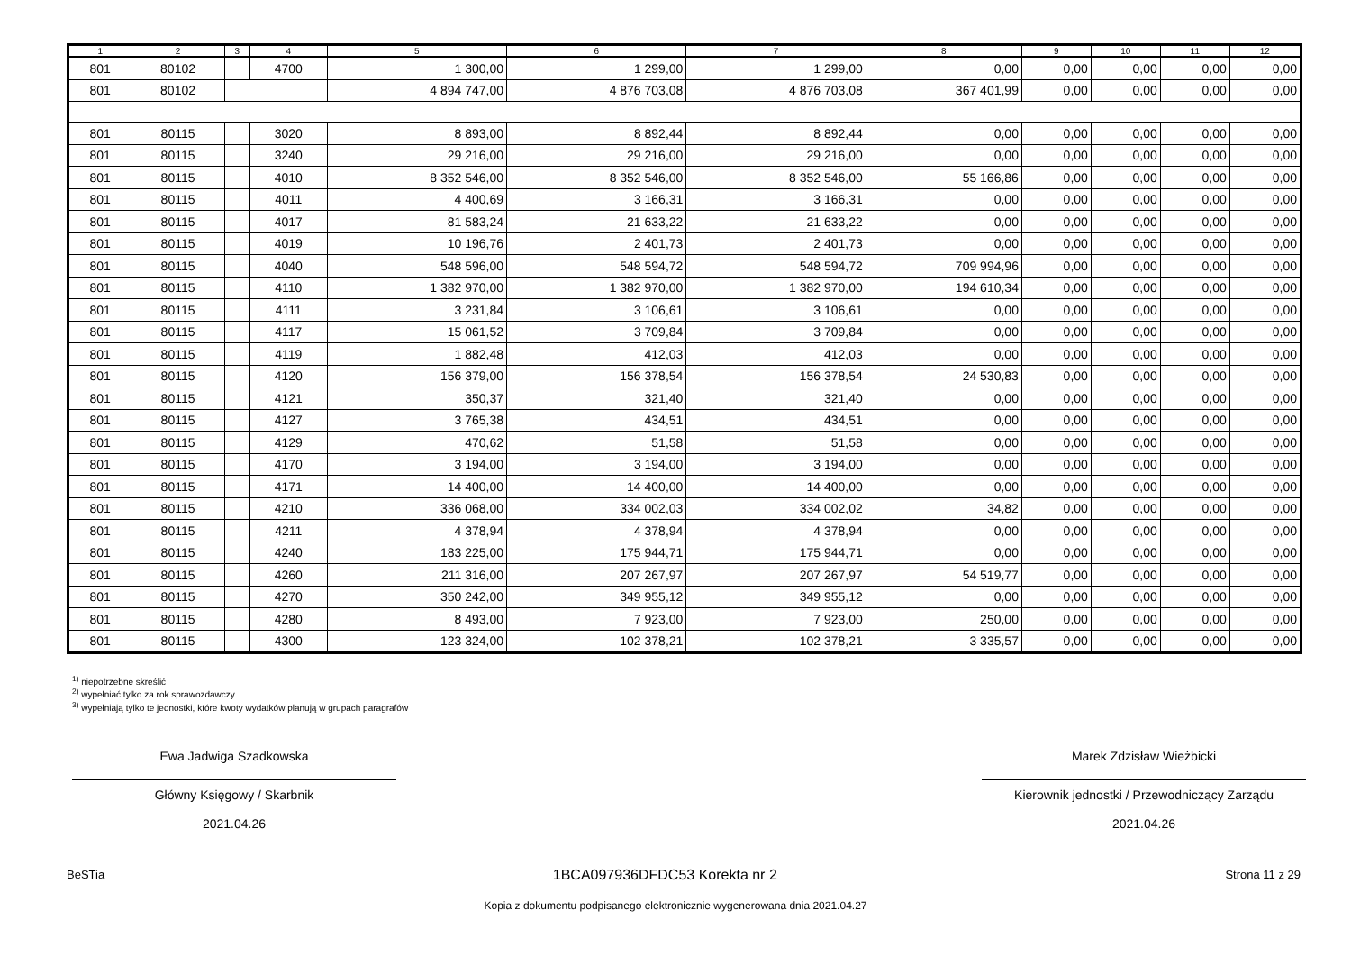| 1 | 2 | 3 | 4 | 5 | 6 | 7 | 8 | 9 | 10 | 11 | 12 |
| --- | --- | --- | --- | --- | --- | --- | --- | --- | --- | --- | --- |
| 801 | 80102 | | 4700 | 1 300,00 | 1 299,00 | 1 299,00 | 0,00 | 0,00 | 0,00 | 0,00 | 0,00 |
| 801 | 80102 | | | 4 894 747,00 | 4 876 703,08 | 4 876 703,08 | 367 401,99 | 0,00 | 0,00 | 0,00 | 0,00 |
| 801 | 80115 | | 3020 | 8 893,00 | 8 892,44 | 8 892,44 | 0,00 | 0,00 | 0,00 | 0,00 | 0,00 |
| 801 | 80115 | | 3240 | 29 216,00 | 29 216,00 | 29 216,00 | 0,00 | 0,00 | 0,00 | 0,00 | 0,00 |
| 801 | 80115 | | 4010 | 8 352 546,00 | 8 352 546,00 | 8 352 546,00 | 55 166,86 | 0,00 | 0,00 | 0,00 | 0,00 |
| 801 | 80115 | | 4011 | 4 400,69 | 3 166,31 | 3 166,31 | 0,00 | 0,00 | 0,00 | 0,00 | 0,00 |
| 801 | 80115 | | 4017 | 81 583,24 | 21 633,22 | 21 633,22 | 0,00 | 0,00 | 0,00 | 0,00 | 0,00 |
| 801 | 80115 | | 4019 | 10 196,76 | 2 401,73 | 2 401,73 | 0,00 | 0,00 | 0,00 | 0,00 | 0,00 |
| 801 | 80115 | | 4040 | 548 596,00 | 548 594,72 | 548 594,72 | 709 994,96 | 0,00 | 0,00 | 0,00 | 0,00 |
| 801 | 80115 | | 4110 | 1 382 970,00 | 1 382 970,00 | 1 382 970,00 | 194 610,34 | 0,00 | 0,00 | 0,00 | 0,00 |
| 801 | 80115 | | 4111 | 3 231,84 | 3 106,61 | 3 106,61 | 0,00 | 0,00 | 0,00 | 0,00 | 0,00 |
| 801 | 80115 | | 4117 | 15 061,52 | 3 709,84 | 3 709,84 | 0,00 | 0,00 | 0,00 | 0,00 | 0,00 |
| 801 | 80115 | | 4119 | 1 882,48 | 412,03 | 412,03 | 0,00 | 0,00 | 0,00 | 0,00 | 0,00 |
| 801 | 80115 | | 4120 | 156 379,00 | 156 378,54 | 156 378,54 | 24 530,83 | 0,00 | 0,00 | 0,00 | 0,00 |
| 801 | 80115 | | 4121 | 350,37 | 321,40 | 321,40 | 0,00 | 0,00 | 0,00 | 0,00 | 0,00 |
| 801 | 80115 | | 4127 | 3 765,38 | 434,51 | 434,51 | 0,00 | 0,00 | 0,00 | 0,00 | 0,00 |
| 801 | 80115 | | 4129 | 470,62 | 51,58 | 51,58 | 0,00 | 0,00 | 0,00 | 0,00 | 0,00 |
| 801 | 80115 | | 4170 | 3 194,00 | 3 194,00 | 3 194,00 | 0,00 | 0,00 | 0,00 | 0,00 | 0,00 |
| 801 | 80115 | | 4171 | 14 400,00 | 14 400,00 | 14 400,00 | 0,00 | 0,00 | 0,00 | 0,00 | 0,00 |
| 801 | 80115 | | 4210 | 336 068,00 | 334 002,03 | 334 002,02 | 34,82 | 0,00 | 0,00 | 0,00 | 0,00 |
| 801 | 80115 | | 4211 | 4 378,94 | 4 378,94 | 4 378,94 | 0,00 | 0,00 | 0,00 | 0,00 | 0,00 |
| 801 | 80115 | | 4240 | 183 225,00 | 175 944,71 | 175 944,71 | 0,00 | 0,00 | 0,00 | 0,00 | 0,00 |
| 801 | 80115 | | 4260 | 211 316,00 | 207 267,97 | 207 267,97 | 54 519,77 | 0,00 | 0,00 | 0,00 | 0,00 |
| 801 | 80115 | | 4270 | 350 242,00 | 349 955,12 | 349 955,12 | 0,00 | 0,00 | 0,00 | 0,00 | 0,00 |
| 801 | 80115 | | 4280 | 8 493,00 | 7 923,00 | 7 923,00 | 250,00 | 0,00 | 0,00 | 0,00 | 0,00 |
| 801 | 80115 | | 4300 | 123 324,00 | 102 378,21 | 102 378,21 | 3 335,57 | 0,00 | 0,00 | 0,00 | 0,00 |
<sup>1)</sup> niepotrzebne skreślić
<sup>2)</sup> wypełniać tylko za rok sprawozdawczy
<sup>3)</sup> wypełniają tylko te jednostki, które kwoty wydatków planują w grupach paragrafów
Ewa Jadwiga Szadkowska
Główny Księgowy / Skarbnik
2021.04.26
Marek Zdzisław Wieżbicki
Kierownik jednostki / Przewodniczący Zarządu
2021.04.26
BeSTia 1BCA097936DFDC53 Korekta nr 2 Strona 11 z 29
Kopia z dokumentu podpisanego elektronicznie wygenerowana dnia 2021.04.27